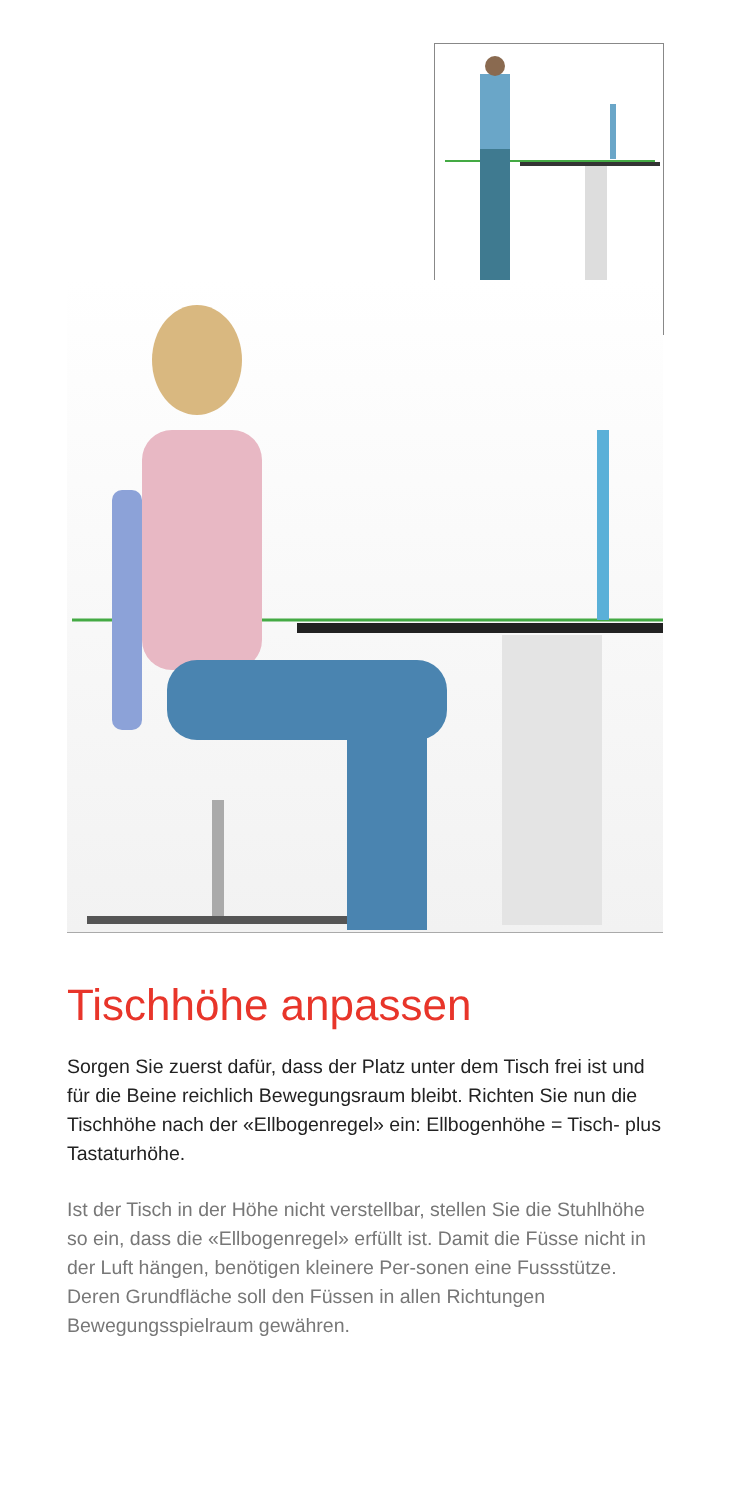Tischhöhe anpassen
Sorgen Sie zuerst dafür, dass der Platz unter dem Tisch frei ist und für die Beine reichlich Bewegungsraum bleibt. Richten Sie nun die Tischhöhe nach der «Ellbogenregel» ein: Ellbogenhöhe = Tisch- plus Tastaturhöhe.
Ist der Tisch in der Höhe nicht verstellbar, stellen Sie die Stuhlhöhe so ein, dass die «Ellbogenregel» erfüllt ist. Damit die Füsse nicht in der Luft hängen, benötigen kleinere Per-sonen eine Fussstütze. Deren Grundfläche soll den Füssen in allen Richtungen Bewegungsspielraum gewähren.